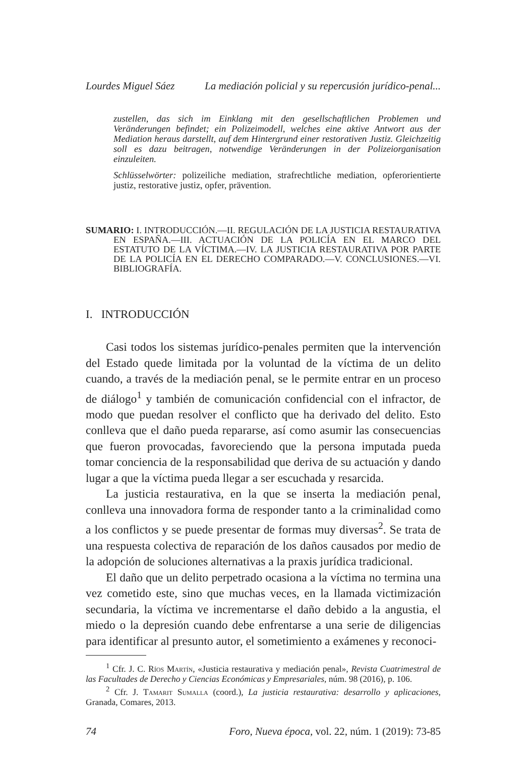Lourdes Miguel Sáez La mediación policial y su repercusión jurídico-penal...
zustellen, das sich im Einklang mit den gesellschaftlichen Problemen und Veränderungen befindet; ein Polizeimodell, welches eine aktive Antwort aus der Mediation heraus darstellt, auf dem Hintergrund einer restorativen Justiz. Gleichzeitig soll es dazu beitragen, notwendige Veränderungen in der Polizeiorganisation einzuleiten.
Schlüsselwörter: polizeiliche mediation, strafrechtliche mediation, opferorientierte justiz, restorative justiz, opfer, prävention.
SUMARIO: I. INTRODUCCIÓN.—II. REGULACIÓN DE LA JUSTICIA RESTAURATIVA EN ESPAÑA.—III. ACTUACIÓN DE LA POLICÍA EN EL MARCO DEL ESTATUTO DE LA VÍCTIMA.—IV. LA JUSTICIA RESTAURATIVA POR PARTE DE LA POLICÍA EN EL DERECHO COMPARADO.—V. CONCLUSIONES.—VI. BIBLIOGRAFÍA.
I. INTRODUCCIÓN
Casi todos los sistemas jurídico-penales permiten que la intervención del Estado quede limitada por la voluntad de la víctima de un delito cuando, a través de la mediación penal, se le permite entrar en un proceso de diálogo<sup>1</sup> y también de comunicación confidencial con el infractor, de modo que puedan resolver el conflicto que ha derivado del delito. Esto conlleva que el daño pueda repararse, así como asumir las consecuencias que fueron provocadas, favoreciendo que la persona imputada pueda tomar conciencia de la responsabilidad que deriva de su actuación y dando lugar a que la víctima pueda llegar a ser escuchada y resarcida.
La justicia restaurativa, en la que se inserta la mediación penal, conlleva una innovadora forma de responder tanto a la criminalidad como a los conflictos y se puede presentar de formas muy diversas<sup>2</sup>. Se trata de una respuesta colectiva de reparación de los daños causados por medio de la adopción de soluciones alternativas a la praxis jurídica tradicional.
El daño que un delito perpetrado ocasiona a la víctima no termina una vez cometido este, sino que muchas veces, en la llamada victimización secundaria, la víctima ve incrementarse el daño debido a la angustia, el miedo o la depresión cuando debe enfrentarse a una serie de diligencias para identificar al presunto autor, el sometimiento a exámenes y reconoci-
<sup>1</sup> Cfr. J. C. Ríos Martín, «Justicia restaurativa y mediación penal», Revista Cuatrimestral de las Facultades de Derecho y Ciencias Económicas y Empresariales, núm. 98 (2016), p. 106.
<sup>2</sup> Cfr. J. Tamarit Sumalla (coord.), La justicia restaurativa: desarrollo y aplicaciones, Granada, Comares, 2013.
74 Foro, Nueva época, vol. 22, núm. 1 (2019): 73-85